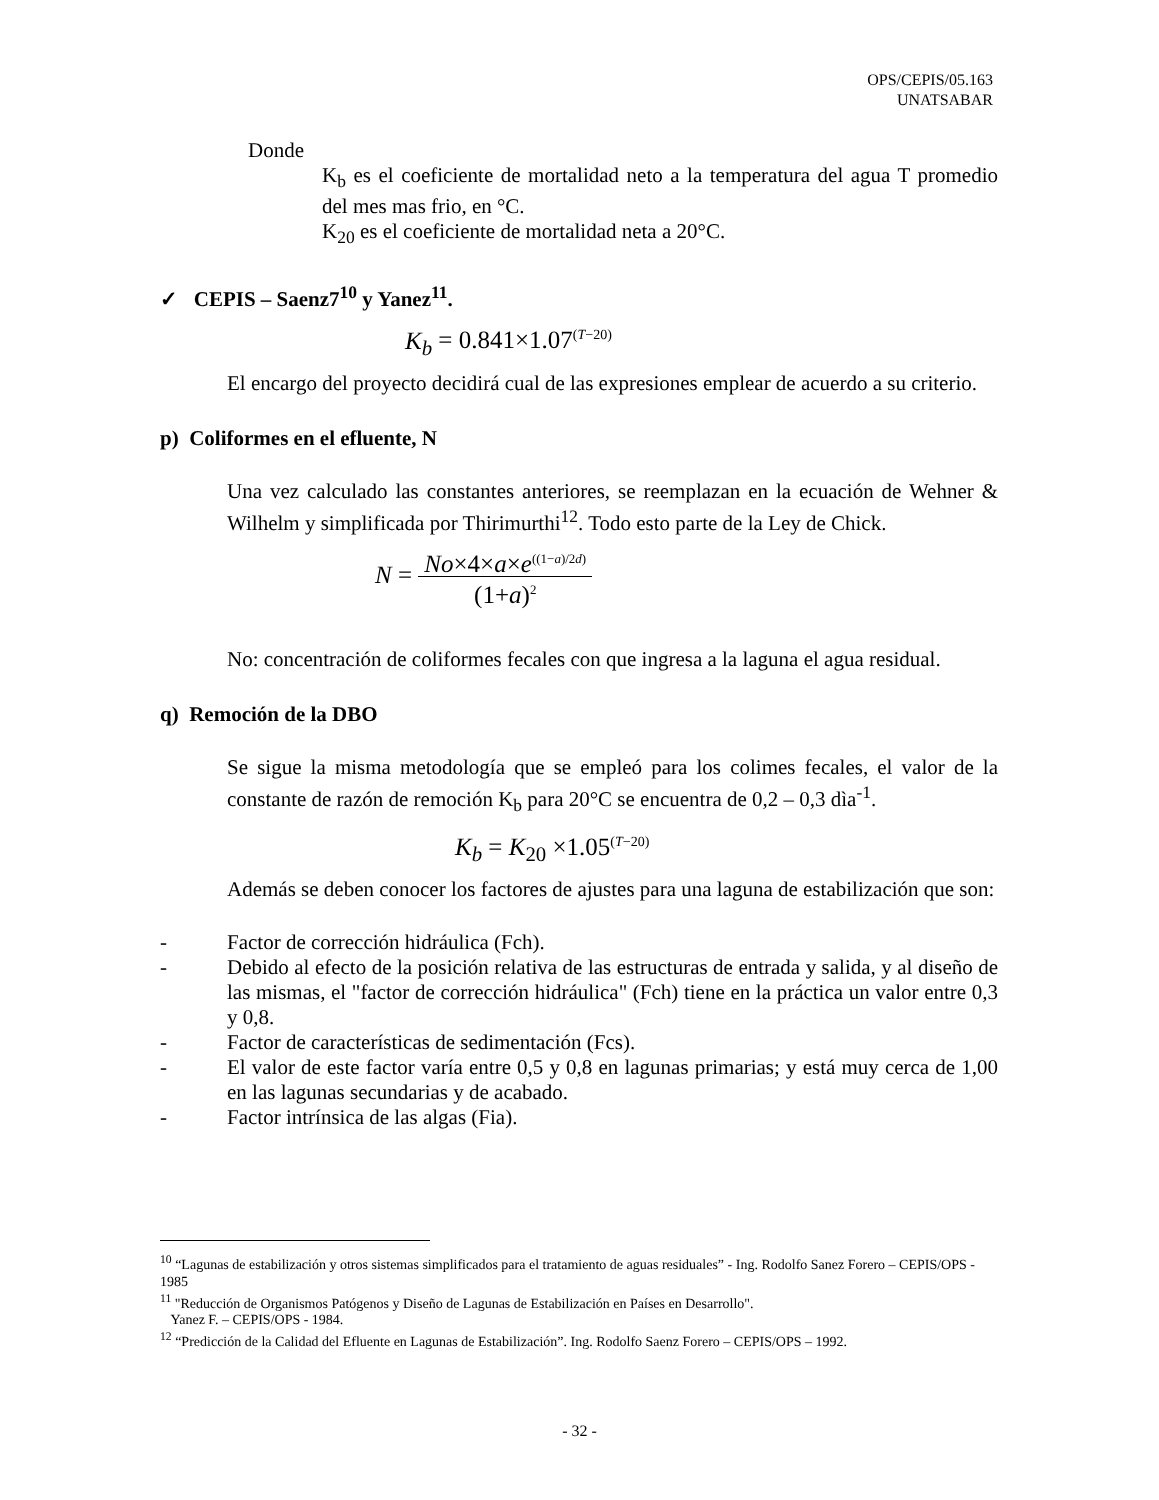OPS/CEPIS/05.163
UNATSABAR
Donde
K<sub>b</sub> es el coeficiente de mortalidad neto a la temperatura del agua T promedio del mes mas frio, en °C.
K<sub>20</sub> es el coeficiente de mortalidad neta a 20°C.
✓ CEPIS – Saenz7<sup>10</sup> y Yanez<sup>11</sup>.
K<sub>b</sub> = 0.841×1.07<sup>(T−20)</sup>
El encargo del proyecto decidirá cual de las expresiones emplear de acuerdo a su criterio.
p) Coliformes en el efluente, N
Una vez calculado las constantes anteriores, se reemplazan en la ecuación de Wehner & Wilhelm y simplificada por Thirimurthi<sup>12</sup>. Todo esto parte de la Ley de Chick.
N = No×4×a×e<sup>((1−a)/2d)</sup> (1+a)<sup>2</sup>
No: concentración de coliformes fecales con que ingresa a la laguna el agua residual.
q) Remoción de la DBO
Se sigue la misma metodología que se empleó para los colimes fecales, el valor de la constante de razón de remoción K<sub>b</sub> para 20°C se encuentra de 0,2 – 0,3 dìa<sup>-1</sup>.
K<sub>b</sub> = K<sub>20</sub> ×1.05<sup>(T−20)</sup>
Además se deben conocer los factores de ajustes para una laguna de estabilización que son:
- Factor de corrección hidráulica (Fch).
- Debido al efecto de la posición relativa de las estructuras de entrada y salida, y al diseño de las mismas, el "factor de corrección hidráulica" (Fch) tiene en la práctica un valor entre 0,3 y 0,8.
- Factor de características de sedimentación (Fcs).
- El valor de este factor varía entre 0,5 y 0,8 en lagunas primarias; y está muy cerca de 1,00 en las lagunas secundarias y de acabado.
- Factor intrínsica de las algas (Fia).
<sup>10</sup> “Lagunas de estabilización y otros sistemas simplificados para el tratamiento de aguas residuales” - Ing. Rodolfo Sanez Forero – CEPIS/OPS - 1985
<sup>11</sup> "Reducción de Organismos Patógenos y Diseño de Lagunas de Estabilización en Países en Desarrollo".
Yanez F. – CEPIS/OPS - 1984.
<sup>12</sup> “Predicción de la Calidad del Efluente en Lagunas de Estabilización”. Ing. Rodolfo Saenz Forero – CEPIS/OPS – 1992.
- 32 -